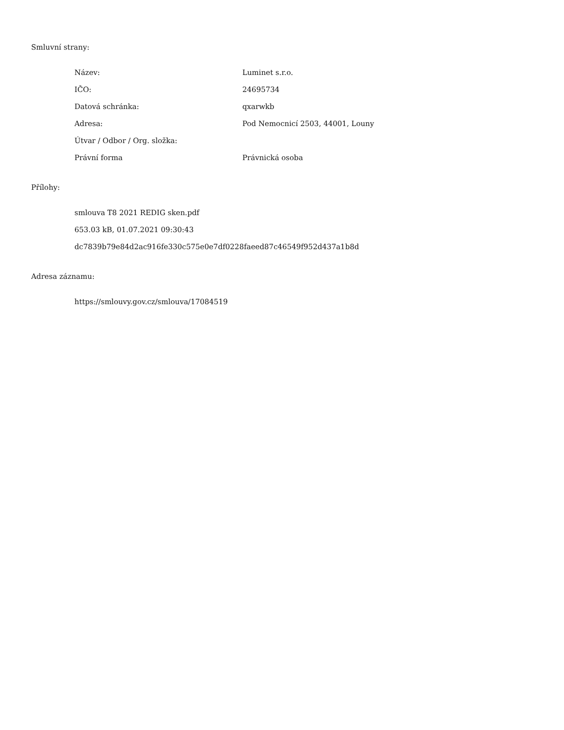Smluvní strany:
| Název: | Luminet s.r.o. |
| IČO: | 24695734 |
| Datová schránka: | qxarwkb |
| Adresa: | Pod Nemocnicí 2503, 44001, Louny |
| Útvar / Odbor / Org. složka: | |
| Právní forma | Právnická osoba |
Přílohy:
smlouva T8 2021 REDIG sken.pdf
653.03 kB, 01.07.2021 09:30:43
dc7839b79e84d2ac916fe330c575e0e7df0228faeed87c46549f952d437a1b8d
Adresa záznamu:
https://smlouvy.gov.cz/smlouva/17084519